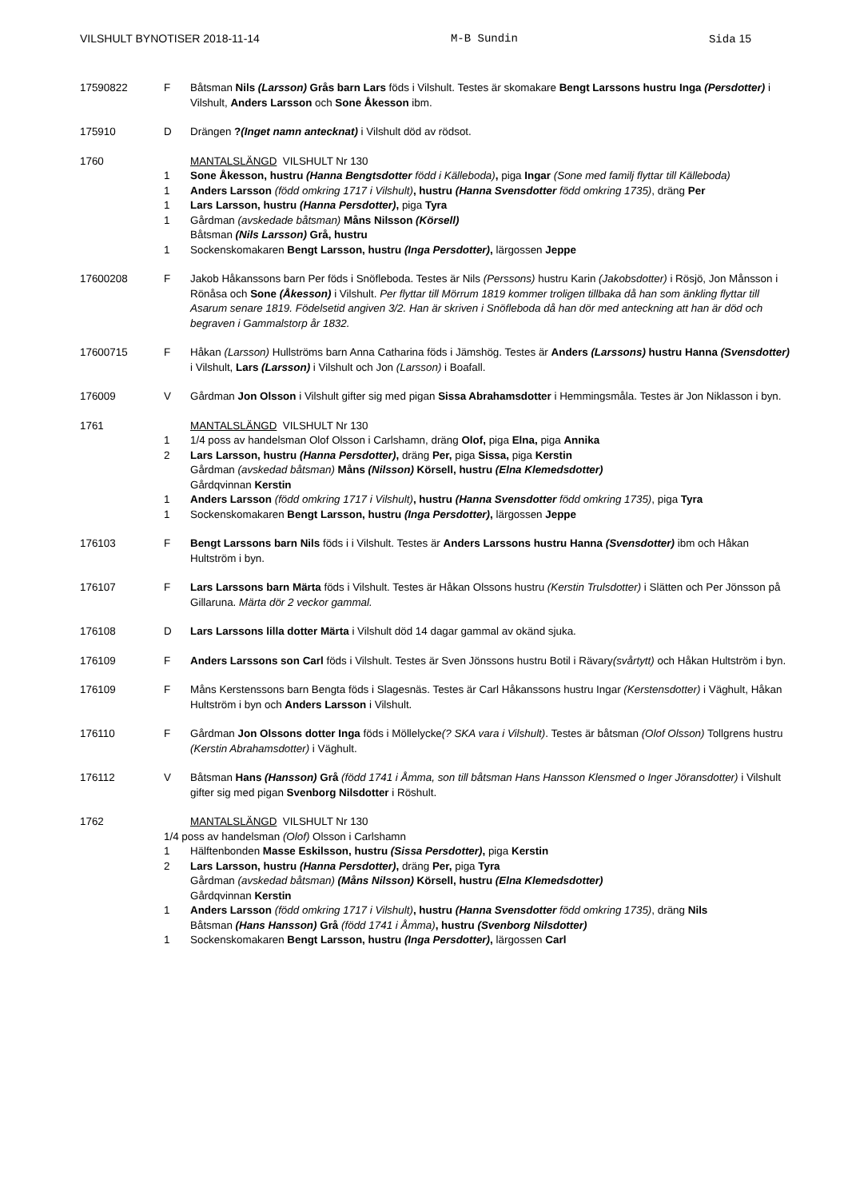VILSHULT BYNOTISER 2018-11-14 M-B Sundin Sida 15
17590822 F Båtsman Nils (Larsson) Grås barn Lars föds i Vilshult. Testes är skomakare Bengt Larssons hustru Inga (Persdotter) i Vilshult, Anders Larsson och Sone Åkesson ibm.
175910 D Drängen ?(Inget namn antecknat) i Vilshult död av rödsot.
1760 MANTALSLÄNGD VILSHULT Nr 130
1 Sone Åkesson, hustru (Hanna Bengtsdotter född i Källeboda), piga Ingar (Sone med familj flyttar till Källeboda)
1 Anders Larsson (född omkring 1717 i Vilshult), hustru (Hanna Svensdotter född omkring 1735), dräng Per
1 Lars Larsson, hustru (Hanna Persdotter), piga Tyra
1 Gårdman (avskedade båtsman) Måns Nilsson (Körsell)
Båtsman (Nils Larsson) Grå, hustru
1 Sockenskomakaren Bengt Larsson, hustru (Inga Persdotter), lärgossen Jeppe
17600208 F Jakob Håkanssons barn Per föds i Snöfleboda. Testes är Nils (Perssons) hustru Karin (Jakobsdotter) i Rösjö, Jon Månsson i Rönåsa och Sone (Åkesson) i Vilshult. Per flyttar till Mörrum 1819 kommer troligen tillbaka då han som änkling flyttar till Asarum senare 1819. Födelsetid angiven 3/2. Han är skriven i Snöfleboda då han dör med anteckning att han är död och begraven i Gammalstorp år 1832.
17600715 F Håkan (Larsson) Hullströms barn Anna Catharina föds i Jämshög. Testes är Anders (Larssons) hustru Hanna (Svensdotter) i Vilshult, Lars (Larsson) i Vilshult och Jon (Larsson) i Boafall.
176009 V Gårdman Jon Olsson i Vilshult gifter sig med pigan Sissa Abrahamsdotter i Hemmingsmåla. Testes är Jon Niklasson i byn.
1761 MANTALSLÄNGD VILSHULT Nr 130
1 1/4 poss av handelsman Olof Olsson i Carlshamn, dräng Olof, piga Elna, piga Annika
2 Lars Larsson, hustru (Hanna Persdotter), dräng Per, piga Sissa, piga Kerstin
Gårdman (avskedad båtsman) Måns (Nilsson) Körsell, hustru (Elna Klemedsdotter)
Gårdqvinnan Kerstin
1 Anders Larsson (född omkring 1717 i Vilshult), hustru (Hanna Svensdotter född omkring 1735), piga Tyra
1 Sockenskomakaren Bengt Larsson, hustru (Inga Persdotter), lärgossen Jeppe
176103 F Bengt Larssons barn Nils föds i i Vilshult. Testes är Anders Larssons hustru Hanna (Svensdotter) ibm och Håkan Hultström i byn.
176107 F Lars Larssons barn Märta föds i Vilshult. Testes är Håkan Olssons hustru (Kerstin Trulsdotter) i Slätten och Per Jönsson på Gillaruna. Märta dör 2 veckor gammal.
176108 D Lars Larssons lilla dotter Märta i Vilshult död 14 dagar gammal av okänd sjuka.
176109 F Anders Larssons son Carl föds i Vilshult. Testes är Sven Jönssons hustru Botil i Rävary(svårtytt) och Håkan Hultström i byn.
176109 F Måns Kerstenssons barn Bengta föds i Slagesnäs. Testes är Carl Håkanssons hustru Ingar (Kerstensdotter) i Väghult, Håkan Hultström i byn och Anders Larsson i Vilshult.
176110 F Gårdman Jon Olssons dotter Inga föds i Möllelycke(? SKA vara i Vilshult). Testes är båtsman (Olof Olsson) Tollgrens hustru (Kerstin Abrahamsdotter) i Väghult.
176112 V Båtsman Hans (Hansson) Grå (född 1741 i Åmma, son till båtsman Hans Hansson Klensmed o Inger Jöransdotter) i Vilshult gifter sig med pigan Svenborg Nilsdotter i Röshult.
1762 MANTALSLÄNGD VILSHULT Nr 130
1/4 poss av handelsman (Olof) Olsson i Carlshamn
1 Hälftenbonden Masse Eskilsson, hustru (Sissa Persdotter), piga Kerstin
2 Lars Larsson, hustru (Hanna Persdotter), dräng Per, piga Tyra
Gårdman (avskedad båtsman) (Måns Nilsson) Körsell, hustru (Elna Klemedsdotter)
Gårdqvinnan Kerstin
1 Anders Larsson (född omkring 1717 i Vilshult), hustru (Hanna Svensdotter född omkring 1735), dräng Nils
Båtsman (Hans Hansson) Grå (född 1741 i Åmma), hustru (Svenborg Nilsdotter)
1 Sockenskomakaren Bengt Larsson, hustru (Inga Persdotter), lärgossen Carl